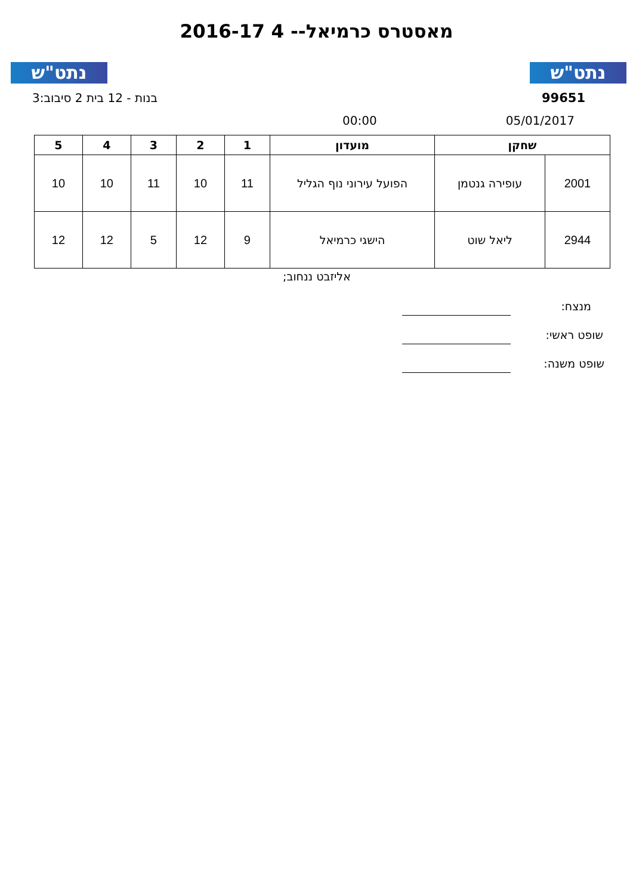נתט"ש נתט"ש
מאסטרס כרמיאל-- 4 2016-17
99651 בנות - 12 בית 2 סיבוב:3
05/01/2017 00:00
| שחקן | | מועדון | 1 | 2 | 3 | 4 | 5 |
| --- | --- | --- | --- | --- | --- | --- | --- |
| 2001 | עופירה גנטמן | הפועל עירוני נוף הגליל | 11 | 10 | 11 | 10 | 10 |
| 2944 | ליאל שוט | הישגי כרמיאל | 9 | 12 | 5 | 12 | 12 |
אליזבט ננחוב;
מנצח:
שופט ראשי:
שופט משנה: